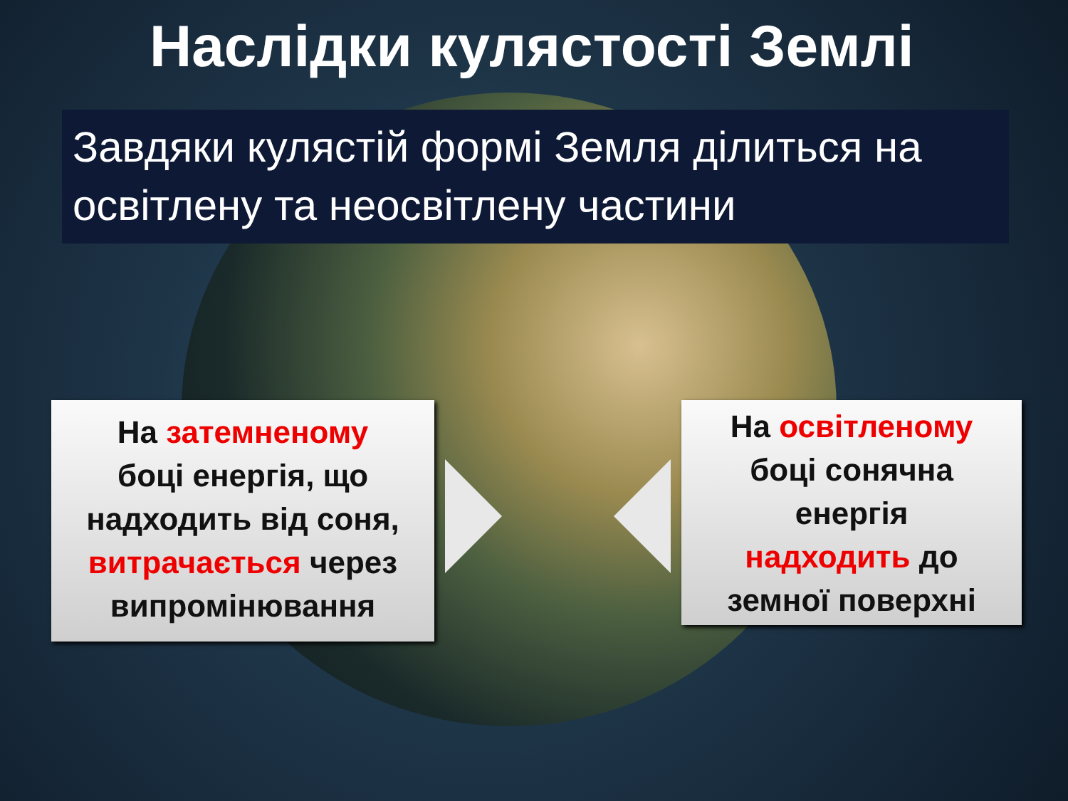Наслідки кулястості Землі
Завдяки кулястій формі Земля ділиться на освітлену та неосвітлену частини
На затемненому
боці енергія, що
надходить від соня,
витрачається через
випромінювання
На освітленому
боці сонячна
енергія
надходить до
земної поверхні